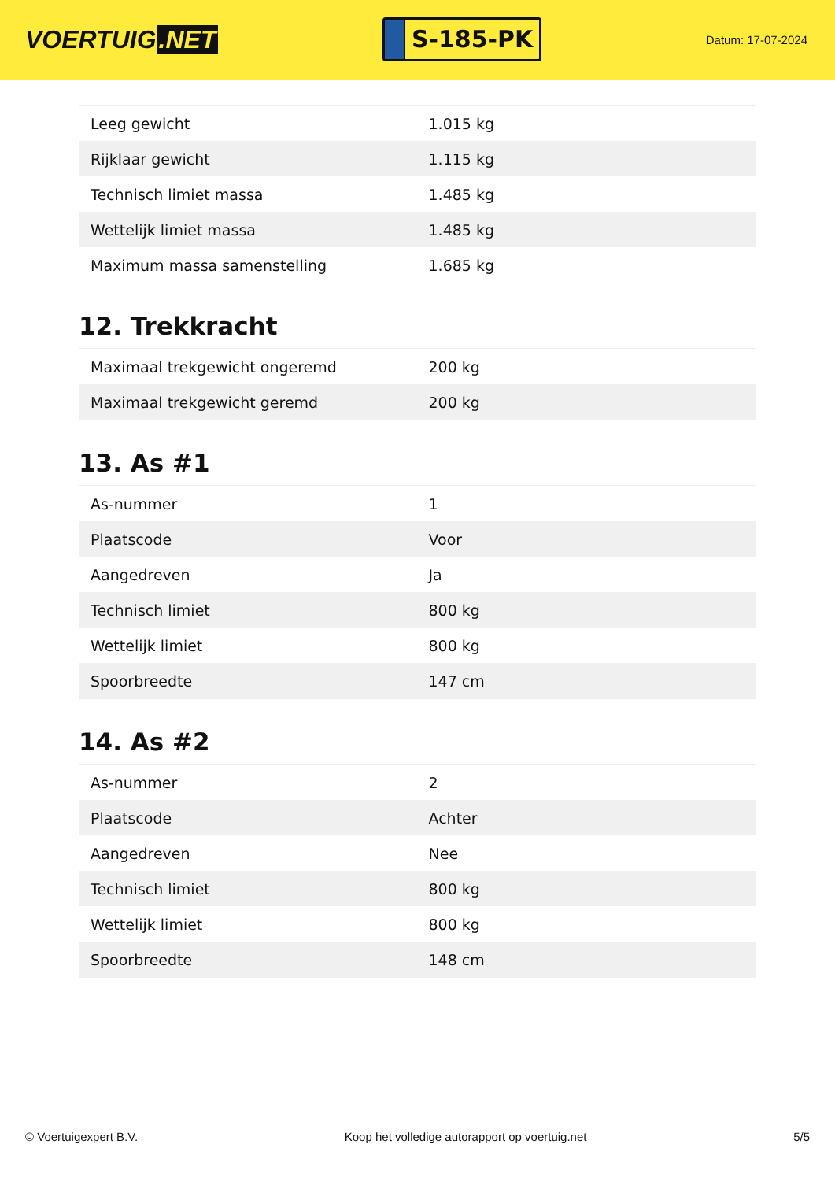VOERTUIG.NET
S-185-PK
Datum: 17-07-2024
| Leeg gewicht | 1.015 kg |
| Rijklaar gewicht | 1.115 kg |
| Technisch limiet massa | 1.485 kg |
| Wettelijk limiet massa | 1.485 kg |
| Maximum massa samenstelling | 1.685 kg |
12. Trekkracht
| Maximaal trekgewicht ongeremd | 200 kg |
| Maximaal trekgewicht geremd | 200 kg |
13. As #1
| As-nummer | 1 |
| Plaatscode | Voor |
| Aangedreven | Ja |
| Technisch limiet | 800 kg |
| Wettelijk limiet | 800 kg |
| Spoorbreedte | 147 cm |
14. As #2
| As-nummer | 2 |
| Plaatscode | Achter |
| Aangedreven | Nee |
| Technisch limiet | 800 kg |
| Wettelijk limiet | 800 kg |
| Spoorbreedte | 148 cm |
© Voertuigexpert B.V. Koop het volledige autorapport op voertuig.net 5/5